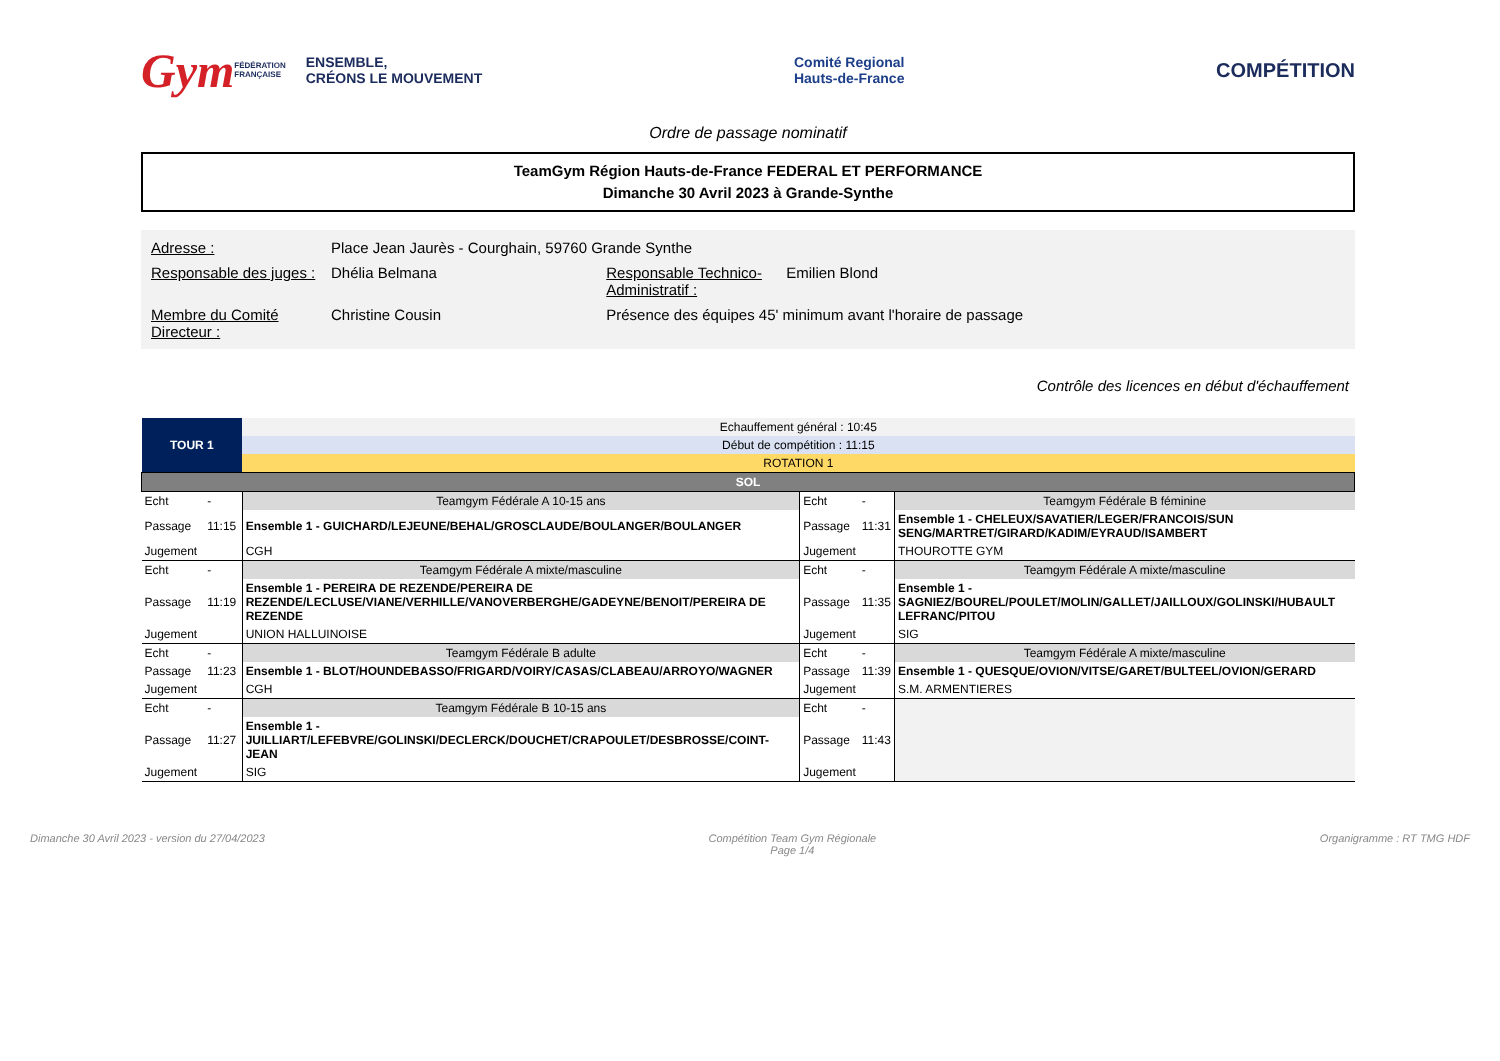Gym FÉDÉRATION
FRANÇAISE ENSEMBLE,
CRÉONS LE MOUVEMENT
Comité Regional
Hauts-de-France
COMPÉTITION
Ordre de passage nominatif
TeamGym Région Hauts-de-France FEDERAL ET PERFORMANCE
Dimanche 30 Avril 2023 à Grande-Synthe
| Adresse : | Place Jean Jaurès - Courghain, 59760 Grande Synthe | | |
| Responsable des juges : | Dhélia Belmana | Responsable Technico-Administratif : | Emilien Blond |
| Membre du Comité Directeur : | Christine Cousin | Présence des équipes 45' minimum avant l'horaire de passage | |
Contrôle des licences en début d'échauffement
| TOUR 1 | | Echauffement général : 10:45 | | | |
| | | Début de compétition : 11:15 | | | |
| | | ROTATION 1 | | | |
| SOL | | | | | |
| Echt | - | Teamgym Fédérale A 10-15 ans | Echt | - | Teamgym Fédérale B féminine |
| Passage | 11:15 | Ensemble 1 - GUICHARD/LEJEUNE/BEHAL/GROSCLAUDE/BOULANGER/BOULANGER | Passage | 11:31 | Ensemble 1 - CHELEUX/SAVATIER/LEGER/FRANCOIS/SUN SENG/MARTRET/GIRARD/KADIM/EYRAUD/ISAMBERT |
| Jugement | | CGH | Jugement | | THOUROTTE GYM |
| Echt | - | Teamgym Fédérale A mixte/masculine | Echt | - | Teamgym Fédérale A mixte/masculine |
| Passage | 11:19 | Ensemble 1 - PEREIRA DE REZENDE/PEREIRA DE REZENDE/LECLUSE/VIANE/VERHILLE/VANOVERBERGHE/GADEYNE/BENOIT/PEREIRA DE REZENDE | Passage | 11:35 | Ensemble 1 - SAGNIEZ/BOUREL/POULET/MOLIN/GALLET/JAILLOUX/GOLINSKI/HUBAULT LEFRANC/PITOU |
| Jugement | | UNION HALLUINOISE | Jugement | | SIG |
| Echt | - | Teamgym Fédérale B adulte | Echt | - | Teamgym Fédérale A mixte/masculine |
| Passage | 11:23 | Ensemble 1 - BLOT/HOUNDEBASSO/FRIGARD/VOIRY/CASAS/CLABEAU/ARROYO/WAGNER | Passage | 11:39 | Ensemble 1 - QUESQUE/OVION/VITSE/GARET/BULTEEL/OVION/GERARD |
| Jugement | | CGH | Jugement | | S.M. ARMENTIERES |
| Echt | - | Teamgym Fédérale B 10-15 ans | Echt | - | |
| Passage | 11:27 | Ensemble 1 - JUILLIART/LEFEBVRE/GOLINSKI/DECLERCK/DOUCHET/CRAPOULET/DESBROSSE/COINT-JEAN | Passage | 11:43 | |
| Jugement | | SIG | Jugement | | |
Dimanche 30 Avril 2023 - version du 27/04/2023 Compétition Team Gym Régionale
Page 1/4 Organigramme : RT TMG HDF